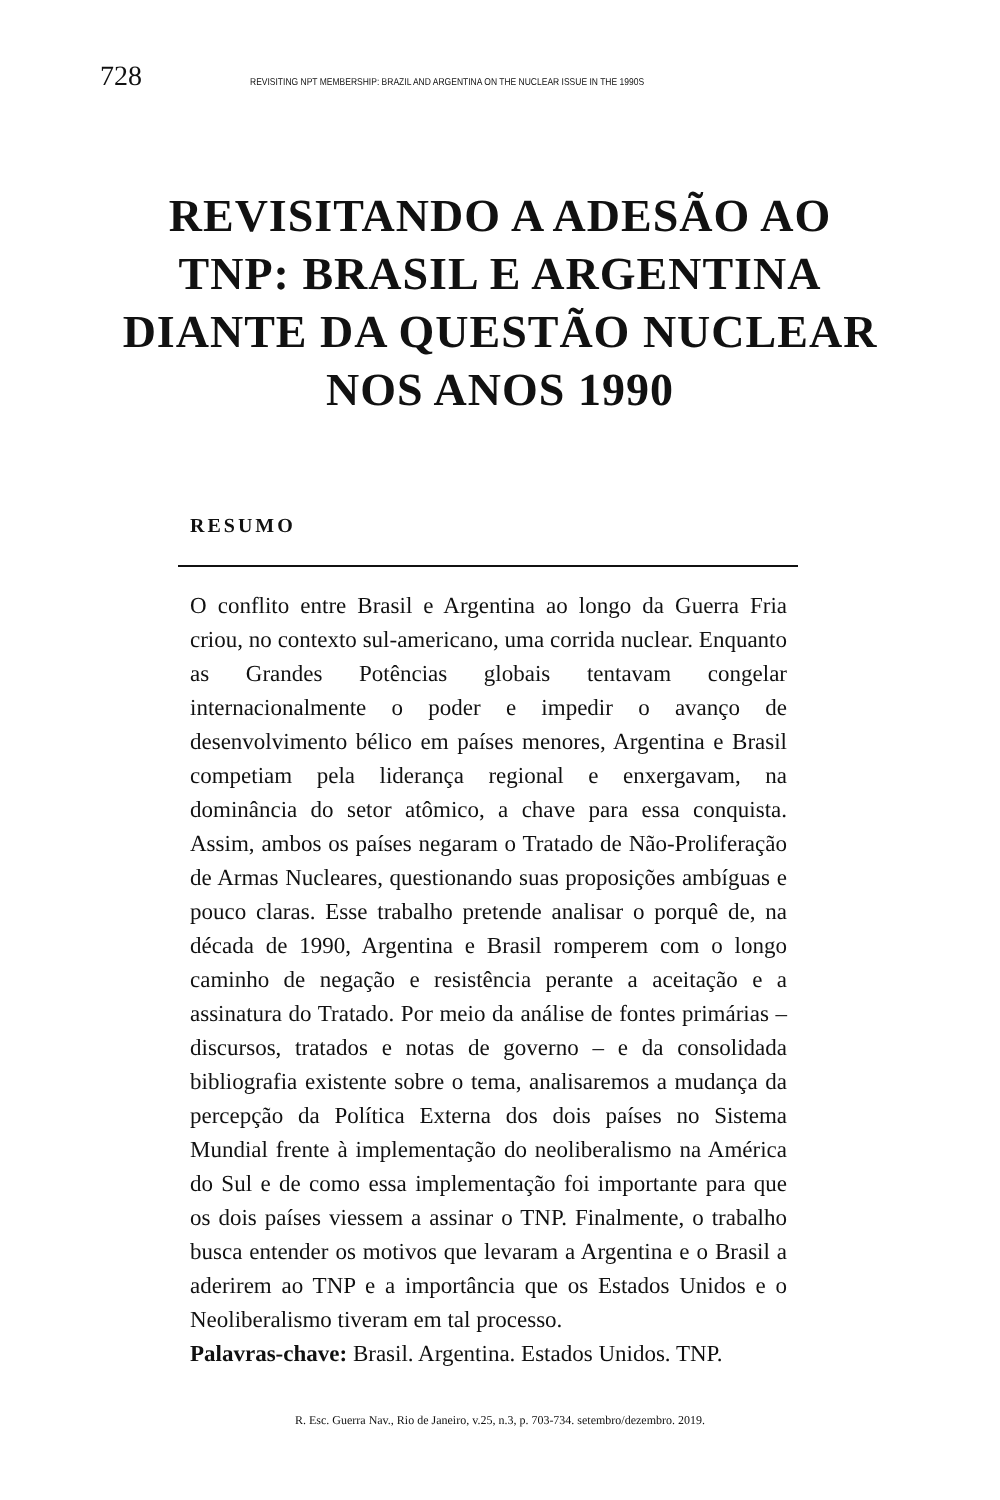728 REVISITING NPT MEMBERSHIP: BRAZIL AND ARGENTINA ON THE NUCLEAR ISSUE IN THE 1990S
REVISITANDO A ADESÃO AO
TNP: BRASIL E ARGENTINA
DIANTE DA QUESTÃO NUCLEAR
NOS ANOS 1990
RESUMO
O conflito entre Brasil e Argentina ao longo da Guerra Fria criou, no contexto sul-americano, uma corrida nuclear. Enquanto as Grandes Potências globais tentavam congelar internacionalmente o poder e impedir o avanço de desenvolvimento bélico em países menores, Argentina e Brasil competiam pela liderança regional e enxergavam, na dominância do setor atômico, a chave para essa conquista. Assim, ambos os países negaram o Tratado de Não-Proliferação de Armas Nucleares, questionando suas proposições ambíguas e pouco claras. Esse trabalho pretende analisar o porquê de, na década de 1990, Argentina e Brasil romperem com o longo caminho de negação e resistência perante a aceitação e a assinatura do Tratado. Por meio da análise de fontes primárias – discursos, tratados e notas de governo – e da consolidada bibliografia existente sobre o tema, analisaremos a mudança da percepção da Política Externa dos dois países no Sistema Mundial frente à implementação do neoliberalismo na América do Sul e de como essa implementação foi importante para que os dois países viessem a assinar o TNP. Finalmente, o trabalho busca entender os motivos que levaram a Argentina e o Brasil a aderirem ao TNP e a importância que os Estados Unidos e o Neoliberalismo tiveram em tal processo.
Palavras-chave: Brasil. Argentina. Estados Unidos. TNP.
R. Esc. Guerra Nav., Rio de Janeiro, v.25, n.3, p. 703-734. setembro/dezembro. 2019.